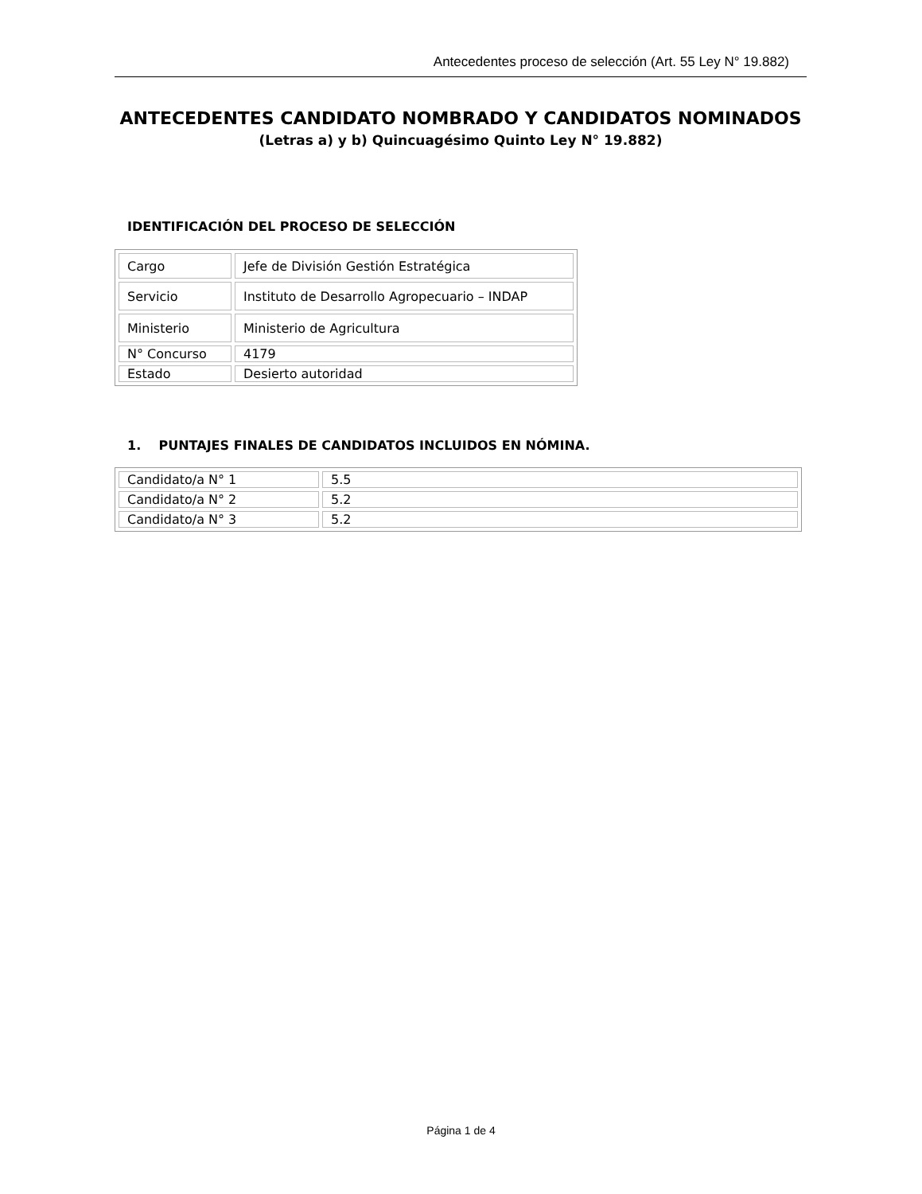Antecedentes proceso de selección (Art. 55 Ley N° 19.882)
ANTECEDENTES CANDIDATO NOMBRADO Y CANDIDATOS NOMINADOS
(Letras a) y b) Quincuagésimo Quinto Ley N° 19.882)
IDENTIFICACIÓN DEL PROCESO DE SELECCIÓN
| Cargo | Jefe de División Gestión Estratégica |
| Servicio | Instituto de Desarrollo Agropecuario – INDAP |
| Ministerio | Ministerio de Agricultura |
| N° Concurso | 4179 |
| Estado | Desierto autoridad |
1. PUNTAJES FINALES DE CANDIDATOS INCLUIDOS EN NÓMINA.
| Candidato/a N° 1 | 5.5 |
| Candidato/a N° 2 | 5.2 |
| Candidato/a N° 3 | 5.2 |
Página 1 de 4